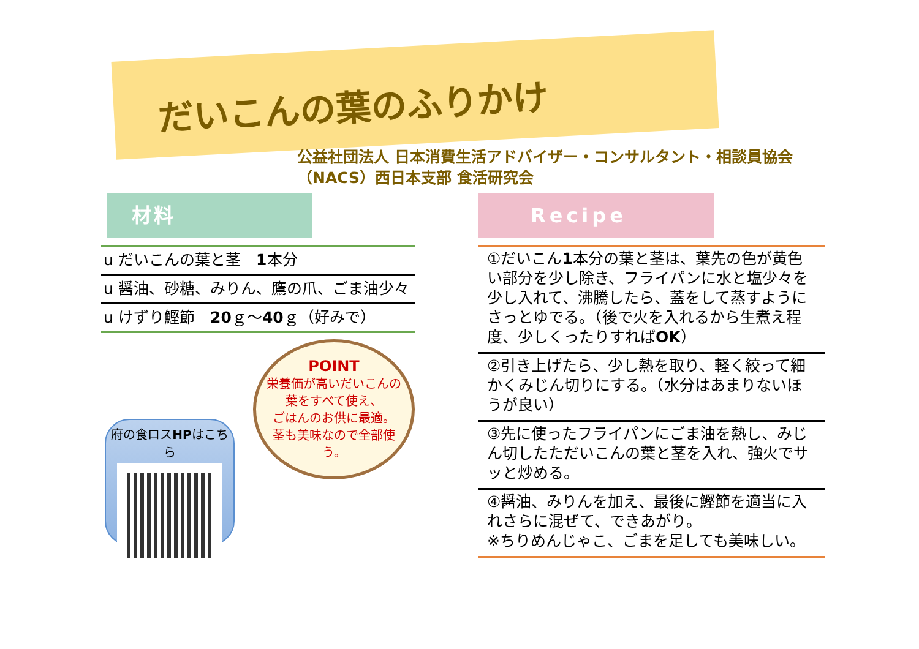だいこんの葉のふりかけ
公益社団法人 日本消費生活アドバイザー・コンサルタント・相談員協会
（NACS）西日本支部 食活研究会
材料
| u | だいこんの葉と茎 1 本分 |
| u | 醤油、砂糖、みりん、鷹の爪、ごま油少々 |
| u | けずり鰹節 20 ｇ～ 40 ｇ（好みで） |
府の食ロスHPはこちら
POINT
栄養価が高いだいこんの葉をすべて使え、
ごはんのお供に最適。
茎も美味なので全部使う。
Recipe
| ①だいこん 1 本分の葉と茎は、葉先の色が黄色い部分を少し除き、フライパンに水と塩少々を少し入れて、沸騰したら、蓋をして蒸すようにさっとゆでる。（後で火を入れるから生煮え程度、少しくったりすれば OK ） |
| ②引き上げたら、少し熱を取り、軽く絞って細かくみじん切りにする。（水分はあまりないほうが良い） |
| ③先に使ったフライパンにごま油を熱し、みじん切したただいこんの葉と茎を入れ、強火でサッと炒める。 |
| ④醤油、みりんを加え、最後に鰹節を適当に入れさらに混ぜて、できあがり。 ※ちりめんじゃこ、ごまを足しても美味しい。 |